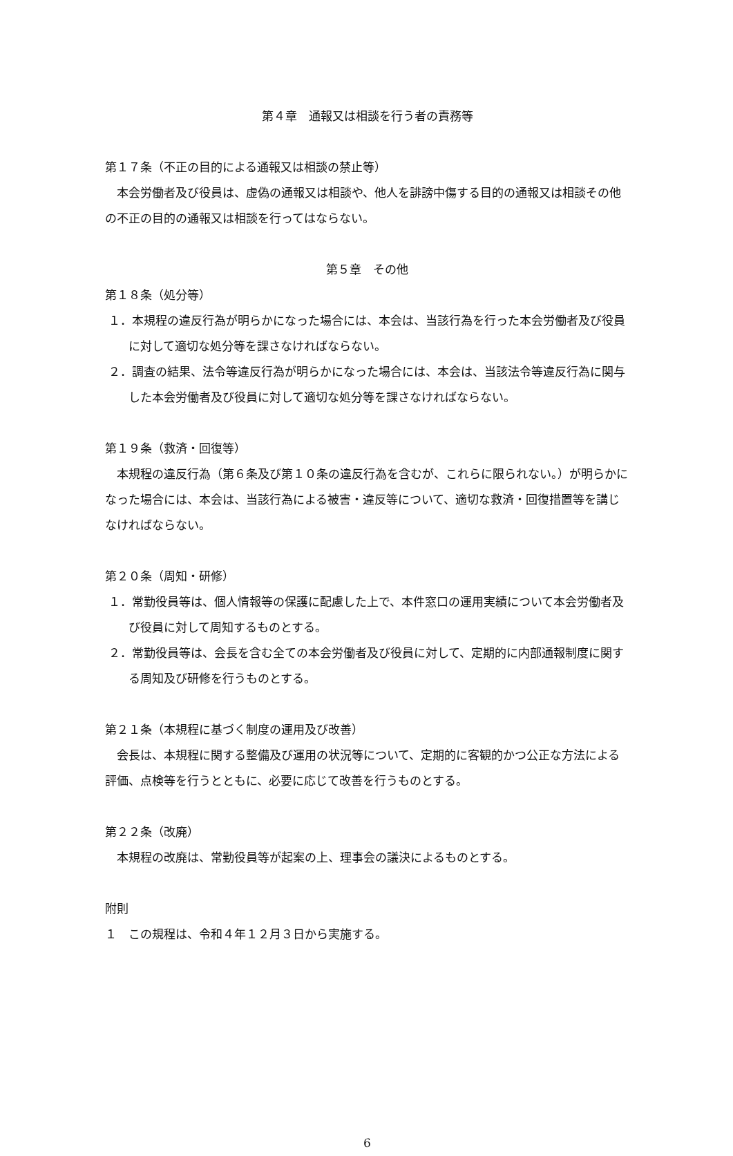第４章　通報又は相談を行う者の責務等
第１７条（不正の目的による通報又は相談の禁止等）
本会労働者及び役員は、虚偽の通報又は相談や、他人を誹謗中傷する目的の通報又は相談その他の不正の目的の通報又は相談を行ってはならない。
第５章　その他
第１８条（処分等）
１．本規程の違反行為が明らかになった場合には、本会は、当該行為を行った本会労働者及び役員に対して適切な処分等を課さなければならない。
２．調査の結果、法令等違反行為が明らかになった場合には、本会は、当該法令等違反行為に関与した本会労働者及び役員に対して適切な処分等を課さなければならない。
第１９条（救済・回復等）
本規程の違反行為（第６条及び第１０条の違反行為を含むが、これらに限られない。）が明らかになった場合には、本会は、当該行為による被害・違反等について、適切な救済・回復措置等を講じなければならない。
第２０条（周知・研修）
１．常勤役員等は、個人情報等の保護に配慮した上で、本件窓口の運用実績について本会労働者及び役員に対して周知するものとする。
２．常勤役員等は、会長を含む全ての本会労働者及び役員に対して、定期的に内部通報制度に関する周知及び研修を行うものとする。
第２１条（本規程に基づく制度の運用及び改善）
会長は、本規程に関する整備及び運用の状況等について、定期的に客観的かつ公正な方法による評価、点検等を行うとともに、必要に応じて改善を行うものとする。
第２２条（改廃）
本規程の改廃は、常勤役員等が起案の上、理事会の議決によるものとする。
附則
１　この規程は、令和４年１２月３日から実施する。
6